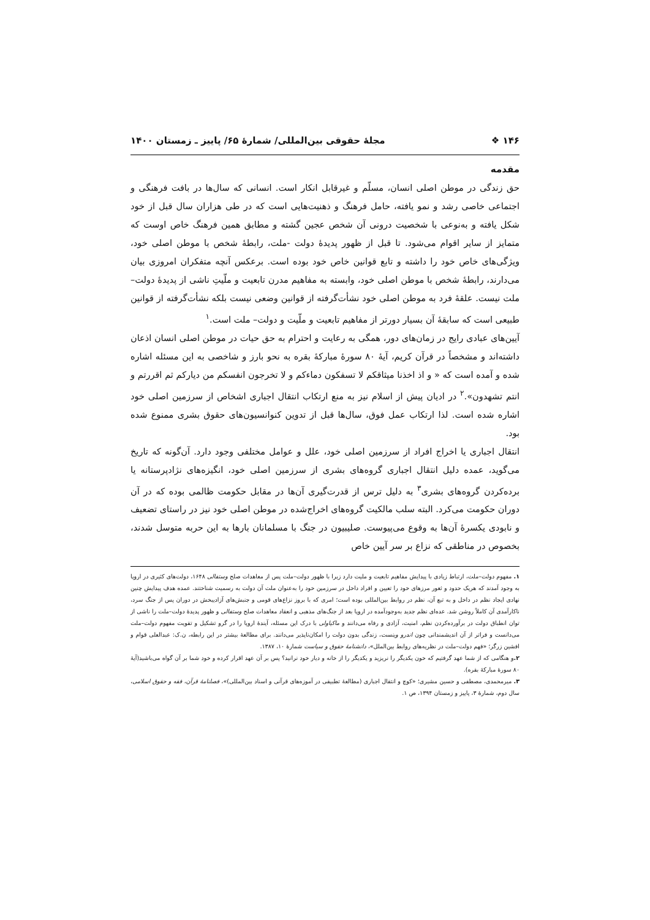۱۴۶ ❖ مجلهٔ حقوقی بین‌المللی/ شمارهٔ ۶۵/ پاییز ـ زمستان ۱۴۰۰
مقدمه
حق زندگی در موطن اصلی انسان، مسلّم و غیرقابل انکار است. انسانی که سال‌ها در بافت فرهنگی و اجتماعی خاصی رشد و نمو یافته، حامل فرهنگ و ذهنیت‌هایی است که در طی هزاران سال قبل از خود شکل یافته و به‌نوعی با شخصیت درونی آن شخص عجین گشته و مطابق همین فرهنگ خاص اوست که متمایز از سایر اقوام می‌شود. تا قبل از ظهور پدیدهٔ دولت -ملت، رابطهٔ شخص با موطن اصلی خود، ویژگی‌های خاص خود را داشته و تابع قوانین خاص خود بوده است. برعکس آنچه متفکران امروزی بیان می‌دارند، رابطهٔ شخص با موطن اصلی خود، وابسته به مفاهیم مدرن تابعیت و ملّیتِ ناشی از پدیدهٔ دولت– ملت نیست. علقهٔ فرد به موطن اصلی خود نشأت‌گرفته از قوانین وضعی نیست بلکه نشأت‌گرفته از قوانین طبیعی است که سابقهٔ آن بسیار دورتر از مفاهیم تابعیت و ملّیت و دولت– ملت است.<sup>۱</sup>
آیین‌های عبادی رایج در زمان‌های دور، همگی به رعایت و احترام به حق حیات در موطن اصلی انسان اذعان داشته‌اند و مشخصاً در قرآن کریم، آیهٔ ۸۰ سورهٔ مبارکهٔ بقره به نحو بارز و شاخصی به این مسئله اشاره شده و آمده است که « و اذ اخذنا میثاقکم لا تسفکون دماءکم و لا تخرجون انفسکم من دیارکم ثم اقررتم و انتم تشهدون».<sup>۲</sup> در ادیان پیش از اسلام نیز به منع ارتکاب انتقال اجباری اشخاص از سرزمین اصلی خود اشاره شده است. لذا ارتکاب عمل فوق، سال‌ها قبل از تدوین کنوانسیون‌های حقوق بشری ممنوع شده بود.
انتقال اجباری یا اخراج افراد از سرزمین اصلی خود، علل و عوامل مختلفی وجود دارد. آن‌گونه که تاریخ می‌گوید، عمده دلیل انتقال اجباری گروه‌های بشری از سرزمین اصلی خود، انگیزه‌های نژادپرستانه یا برده‌کردن گروه‌های بشری<sup>۳</sup> به دلیل ترس از قدرت‌گیری آن‌ها در مقابل حکومت ظالمی بوده که در آن دوران حکومت می‌کرد. البته سلب مالکیت گروه‌های اخراج‌شده در موطن اصلی خود نیز در راستای تضعیف و نابودی یکسرهٔ آن‌ها به وقوع می‌پیوست. صلیبیون در جنگ با مسلمانان بارها به این حربه متوسل شدند، بخصوص در مناطقی که نزاع بر سر آیین خاص
۱. مفهوم دولت–ملت، ارتباط زیادی با پیدایش مفاهیم تابعیت و ملیت دارد زیرا با ظهور دولت–ملت پس از معاهدات صلح وستفالی ۱۶۴۸، دولت‌های کثیری در اروپا به وجود آمدند که هریک حدود و ثغور مرزهای خود را تعیین و افراد داخل در سرزمین خود را به‌عنوان ملت آن دولت به رسمیت شناختند. عمده هدف پیدایش چنین نهادی ایجاد نظم در داخل و به تبع آن، نظم در روابط بین‌المللی بوده است؛ امری که با بروز نزاع‌های قومی و جنبش‌های آزادیبخش در دوران پس از جنگ سرد، ناکارآمدی آن کاملاً روشن شد. عده‌ای نظم جدید به‌وجودآمده در اروپا بعد از جنگ‌های مذهبی و انعقاد معاهدات صلح وستفالی و ظهور پدیدهٔ دولت–ملت را ناشی از توان انطباق دولت در برآورده‌کردن نظم، امنیت، آزادی و رفاه می‌دانند و ماکیاولی با درک این مسئله، آیندهٔ اروپا را در گرو تشکیل و تقویت مفهوم دولت–ملت می‌دانست و فراتر از آن اندیشمندانی چون اندرو وینست، زندگی بدون دولت را امکان‌ناپذیر می‌دانند. برای مطالعهٔ بیشتر در این رابطه، ن.ک: عبدالعلی قوام و افشین زرگر؛ «فهم دولت–ملت در نظریه‌های روابط بین‌الملل»، دانشنامهٔ حقوق و سیاست شمارهٔ ۱۰، ۱۳۸۷.
۲. و هنگامی که از شما عهد گرفتیم که خون یکدیگر را نریزید و یکدیگر را از خانه و دیار خود نرانید؟ پس بر آن عهد اقرار کرده و خود شما بر آن گواه می‌باشید(آیهٔ ۸۰ سورهٔ مبارکهٔ بقره).
۳. میرمحمدی، مصطفی و حسین مشیری؛ «کوچ و انتقال اجباری (مطالعهٔ تطبیقی در آموزه‌های قرآنی و اسناد بین‌المللی)»، فصلنامهٔ قرآن، فقه و حقوق اسلامی، سال دوم، شمارهٔ ۳، پاییز و زمستان ۱۳۹۴، ص ۱.